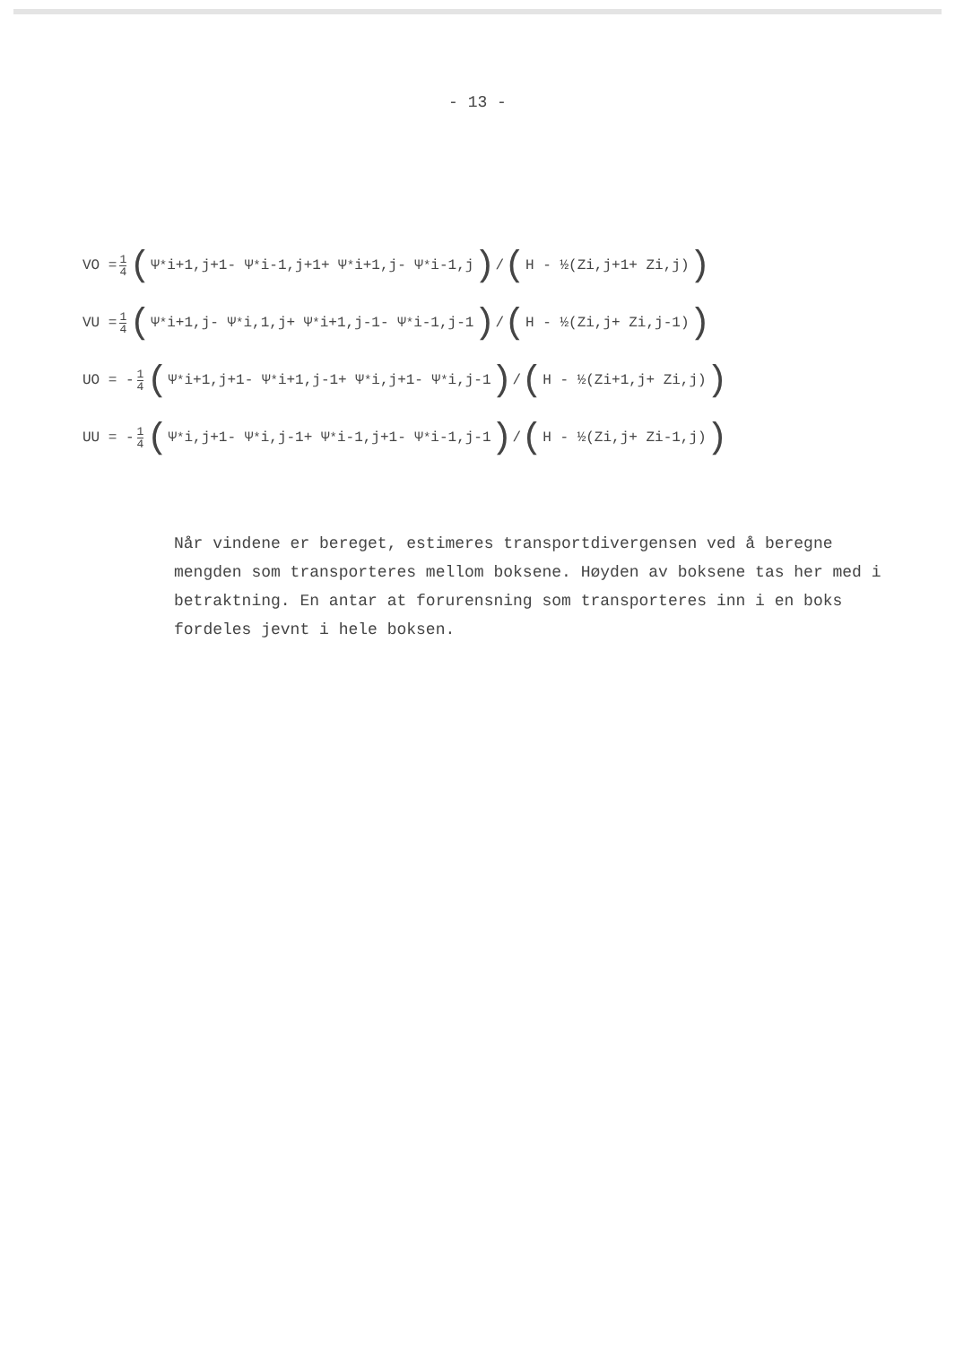- 13 -
VO = 1 4 (Ψ<sup>*</sup><sub>i+1,j+1</sub> - Ψ<sup>*</sup><sub>i-1,j+1</sub> + Ψ<sup>*</sup><sub>i+1,j</sub> - Ψ<sup>*</sup><sub>i-1,j</sub>) / (H - ½(Z<sub>i,j+1</sub> + Z<sub>i,j</sub>))
VU = 1 4 (Ψ<sup>*</sup><sub>i+1,j</sub> - Ψ<sup>*</sup><sub>i,1,j</sub> + Ψ<sup>*</sup><sub>i+1,j-1</sub> - Ψ<sup>*</sup><sub>i-1,j-1</sub>) / (H - ½(Z<sub>i,j</sub> + Z<sub>i,j-1</sub>))
UO = - 1 4 (Ψ<sup>*</sup><sub>i+1,j+1</sub> - Ψ<sup>*</sup><sub>i+1,j-1</sub> + Ψ<sup>*</sup><sub>i,j+1</sub> - Ψ<sup>*</sup><sub>i,j-1</sub>) / (H - ½(Z<sub>i+1,j</sub> + Z<sub>i,j</sub>))
UU = - 1 4 (Ψ<sup>*</sup><sub>i,j+1</sub> - Ψ<sup>*</sup><sub>i,j-1</sub> + Ψ<sup>*</sup><sub>i-1,j+1</sub> - Ψ<sup>*</sup><sub>i-1,j-1</sub>) / (H - ½(Z<sub>i,j</sub> + Z<sub>i-1,j</sub>))
Når vindene er bereget, estimeres transportdivergensen ved å beregne mengden som transporteres mellom boksene. Høyden av boksene tas her med i betraktning. En antar at forurensning som transporteres inn i en boks fordeles jevnt i hele boksen.